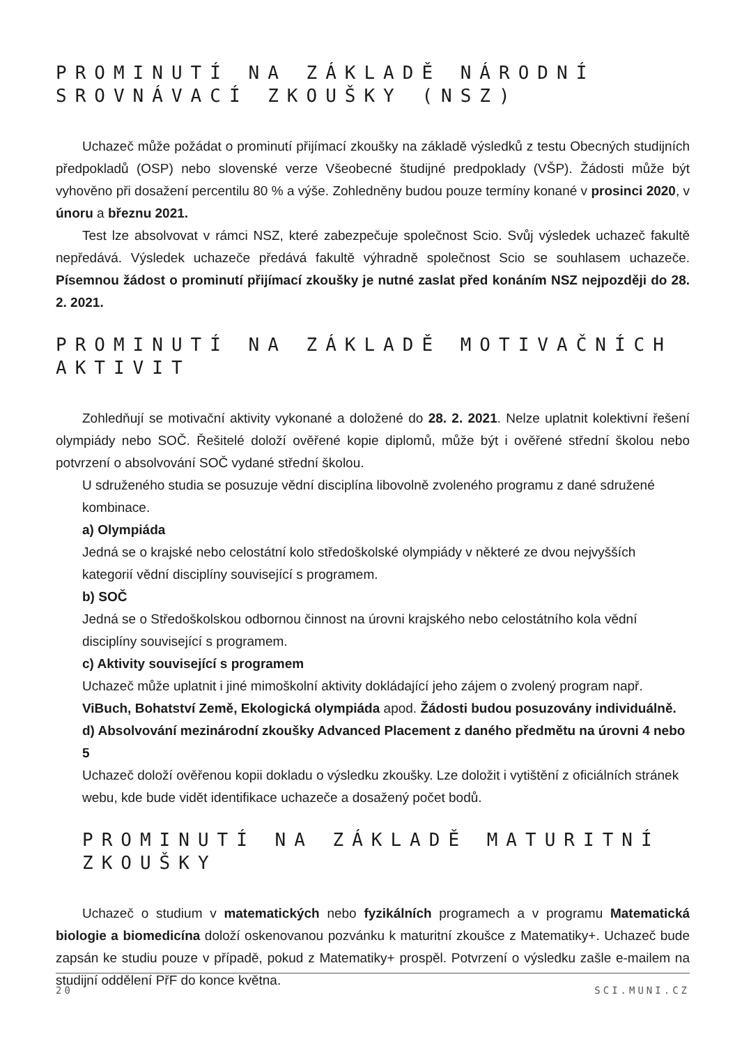PROMINUTÍ NA ZÁKLADĚ NÁRODNÍ SROVNÁVACÍ ZKOUŠKY (NSZ)
Uchazeč může požádat o prominutí přijímací zkoušky na základě výsledků z testu Obecných studijních předpokladů (OSP) nebo slovenské verze Všeobecné študijné predpoklady (VŠP). Žádosti může být vyhověno při dosažení percentilu 80 % a výše. Zohledněny budou pouze termíny konané v prosinci 2020, v únoru a březnu 2021.
Test lze absolvovat v rámci NSZ, které zabezpečuje společnost Scio. Svůj výsledek uchazeč fakultě nepředává. Výsledek uchazeče předává fakultě výhradně společnost Scio se souhlasem uchazeče. Písemnou žádost o prominutí přijímací zkoušky je nutné zaslat před konáním NSZ nejpozději do 28. 2. 2021.
PROMINUTÍ NA ZÁKLADĚ MOTIVAČNÍCH AKTIVIT
Zohledňují se motivační aktivity vykonané a doložené do 28. 2. 2021. Nelze uplatnit kolektivní řešení olympiády nebo SOČ. Řešitelé doloží ověřené kopie diplomů, může být i ověřené střední školou nebo potvrzení o absolvování SOČ vydané střední školou.
U sdruženého studia se posuzuje vědní disciplína libovolně zvoleného programu z dané sdružené kombinace.
a) Olympiáda
Jedná se o krajské nebo celostátní kolo středoškolské olympiády v některé ze dvou nejvyšších kategorií vědní disciplíny související s programem.
b) SOČ
Jedná se o Středoškolskou odbornou činnost na úrovni krajského nebo celostátního kola vědní disciplíny související s programem.
c) Aktivity související s programem
Uchazeč může uplatnit i jiné mimoškolní aktivity dokládající jeho zájem o zvolený program např. ViBuch, Bohatství Země, Ekologická olympiáda apod. Žádosti budou posuzovány individuálně.
d) Absolvování mezinárodní zkoušky Advanced Placement z daného předmětu na úrovni 4 nebo 5
Uchazeč doloží ověřenou kopii dokladu o výsledku zkoušky. Lze doložit i vytištění z oficiálních stránek webu, kde bude vidět identifikace uchazeče a dosažený počet bodů.
PROMINUTÍ NA ZÁKLADĚ MATURITNÍ ZKOUŠKY
Uchazeč o studium v matematických nebo fyzikálních programech a v programu Matematická biologie a biomedicína doloží oskenovanou pozvánku k maturitní zkoušce z Matematiky+. Uchazeč bude zapsán ke studiu pouze v případě, pokud z Matematiky+ prospěl. Potvrzení o výsledku zašle e-mailem na studijní oddělení PřF do konce května.
20 SCI.MUNI.CZ